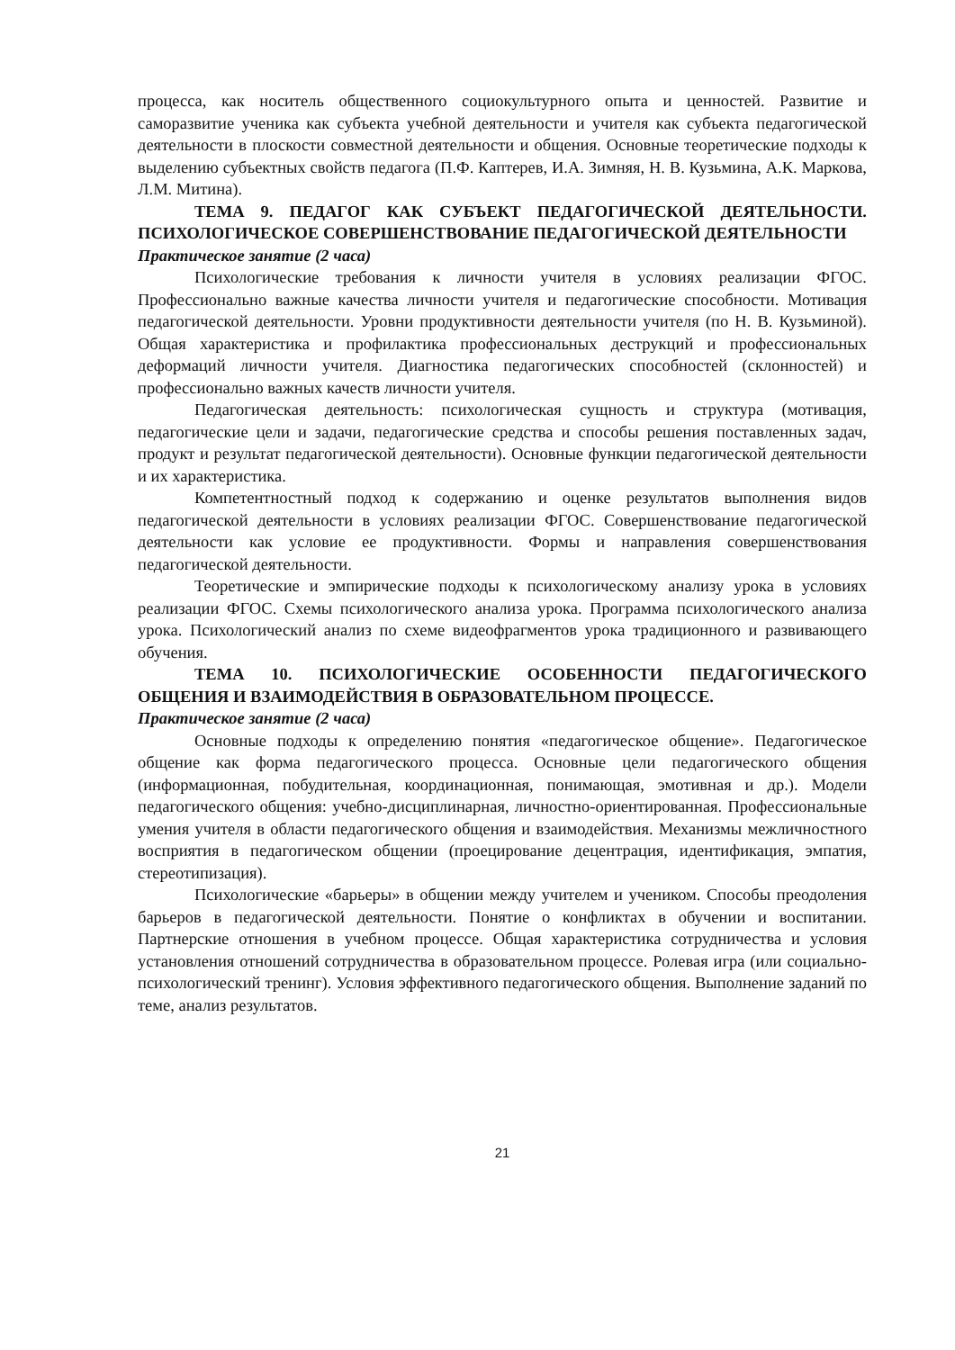процесса, как носитель общественного социокультурного опыта и ценностей. Развитие и саморазвитие ученика как субъекта учебной деятельности и учителя как субъекта педагогической деятельности в плоскости совместной деятельности и общения. Основные теоретические подходы к выделению субъектных свойств педагога (П.Ф. Каптерев, И.А. Зимняя, Н. В. Кузьмина, А.К. Маркова, Л.М. Митина).
ТЕМА 9. ПЕДАГОГ КАК СУБЪЕКТ ПЕДАГОГИЧЕСКОЙ ДЕЯТЕЛЬНОСТИ. ПСИХОЛОГИЧЕСКОЕ СОВЕРШЕНСТВОВАНИЕ ПЕДАГОГИЧЕСКОЙ ДЕЯТЕЛЬНОСТИ
Практическое занятие (2 часа)
Психологические требования к личности учителя в условиях реализации ФГОС. Профессионально важные качества личности учителя и педагогические способности. Мотивация педагогической деятельности. Уровни продуктивности деятельности учителя (по Н. В. Кузьминой). Общая характеристика и профилактика профессиональных деструкций и профессиональных деформаций личности учителя. Диагностика педагогических способностей (склонностей) и профессионально важных качеств личности учителя.
Педагогическая деятельность: психологическая сущность и структура (мотивация, педагогические цели и задачи, педагогические средства и способы решения поставленных задач, продукт и результат педагогической деятельности). Основные функции педагогической деятельности и их характеристика.
Компетентностный подход к содержанию и оценке результатов выполнения видов педагогической деятельности в условиях реализации ФГОС. Совершенствование педагогической деятельности как условие ее продуктивности. Формы и направления совершенствования педагогической деятельности.
Теоретические и эмпирические подходы к психологическому анализу урока в условиях реализации ФГОС. Схемы психологического анализа урока. Программа психологического анализа урока. Психологический анализ по схеме видеофрагментов урока традиционного и развивающего обучения.
ТЕМА 10. ПСИХОЛОГИЧЕСКИЕ ОСОБЕННОСТИ ПЕДАГОГИЧЕСКОГО ОБЩЕНИЯ И ВЗАИМОДЕЙСТВИЯ В ОБРАЗОВАТЕЛЬНОМ ПРОЦЕССЕ.
Практическое занятие (2 часа)
Основные подходы к определению понятия «педагогическое общение». Педагогическое общение как форма педагогического процесса. Основные цели педагогического общения (информационная, побудительная, координационная, понимающая, эмотивная и др.). Модели педагогического общения: учебно-дисциплинарная, личностно-ориентированная. Профессиональные умения учителя в области педагогического общения и взаимодействия. Механизмы межличностного восприятия в педагогическом общении (проецирование децентрация, идентификация, эмпатия, стереотипизация).
Психологические «барьеры» в общении между учителем и учеником. Способы преодоления барьеров в педагогической деятельности. Понятие о конфликтах в обучении и воспитании. Партнерские отношения в учебном процессе. Общая характеристика сотрудничества и условия установления отношений сотрудничества в образовательном процессе. Ролевая игра (или социально-психологический тренинг). Условия эффективного педагогического общения. Выполнение заданий по теме, анализ результатов.
21